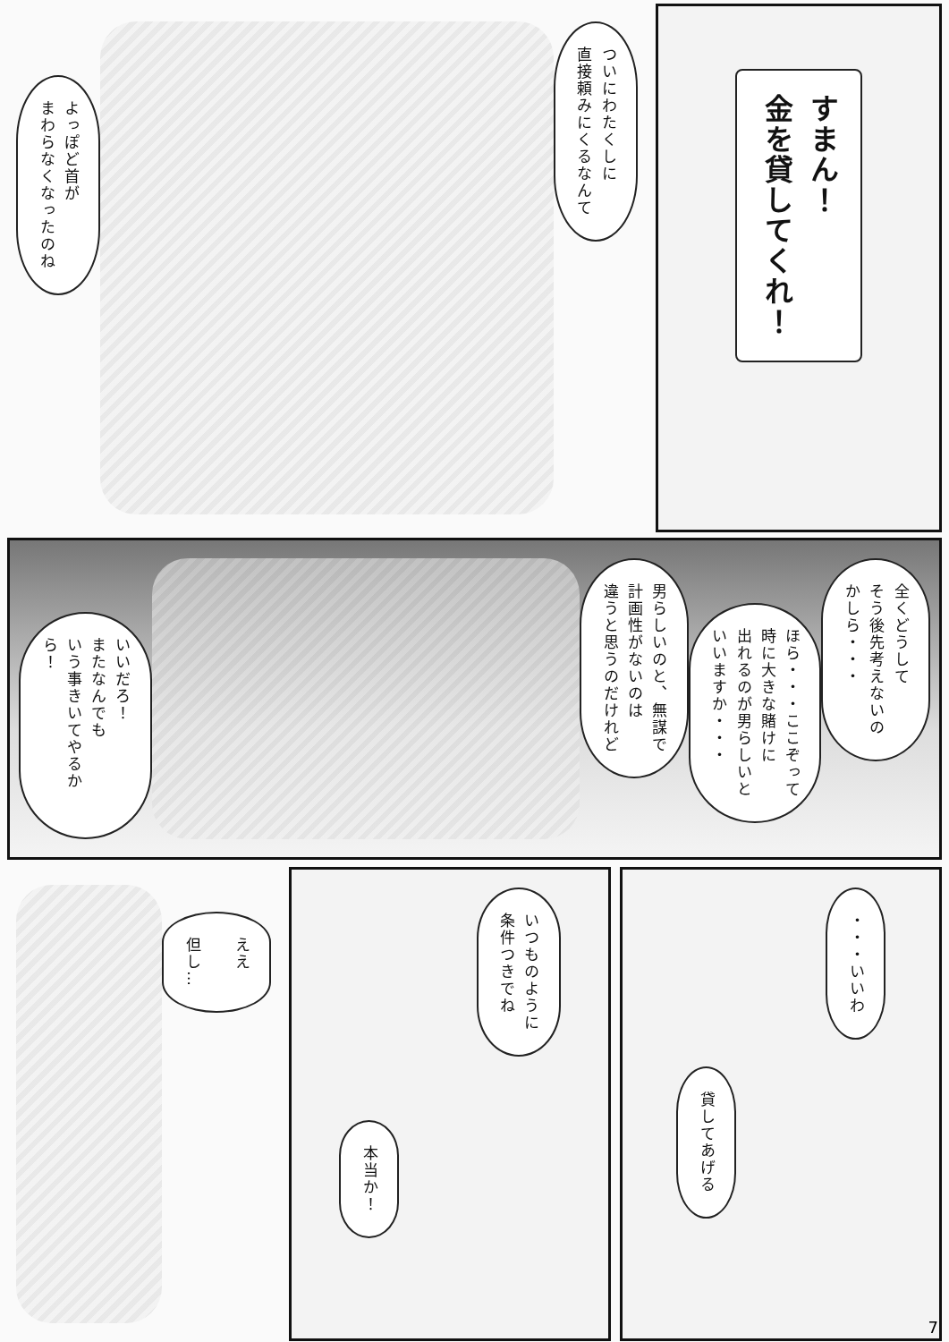すまん！
金を貸してくれ！
ついにわたくしに
直接頼みにくるなんて
よっぽど首が
まわらなくなったのね
全くどうして
そう後先考えないの
かしら・・・
ほら・・・ここぞって
時に大きな賭けに
出れるのが男らしいと
いいますか・・・
男らしいのと、無謀で
計画性がないのは
違うと思うのだけれど
いいだろ！
またなんでも
いう事きいてやるから！
・・・いいわ
貸してあげる
いつものように
条件つきでね
本当か！
ええ
但し…
7